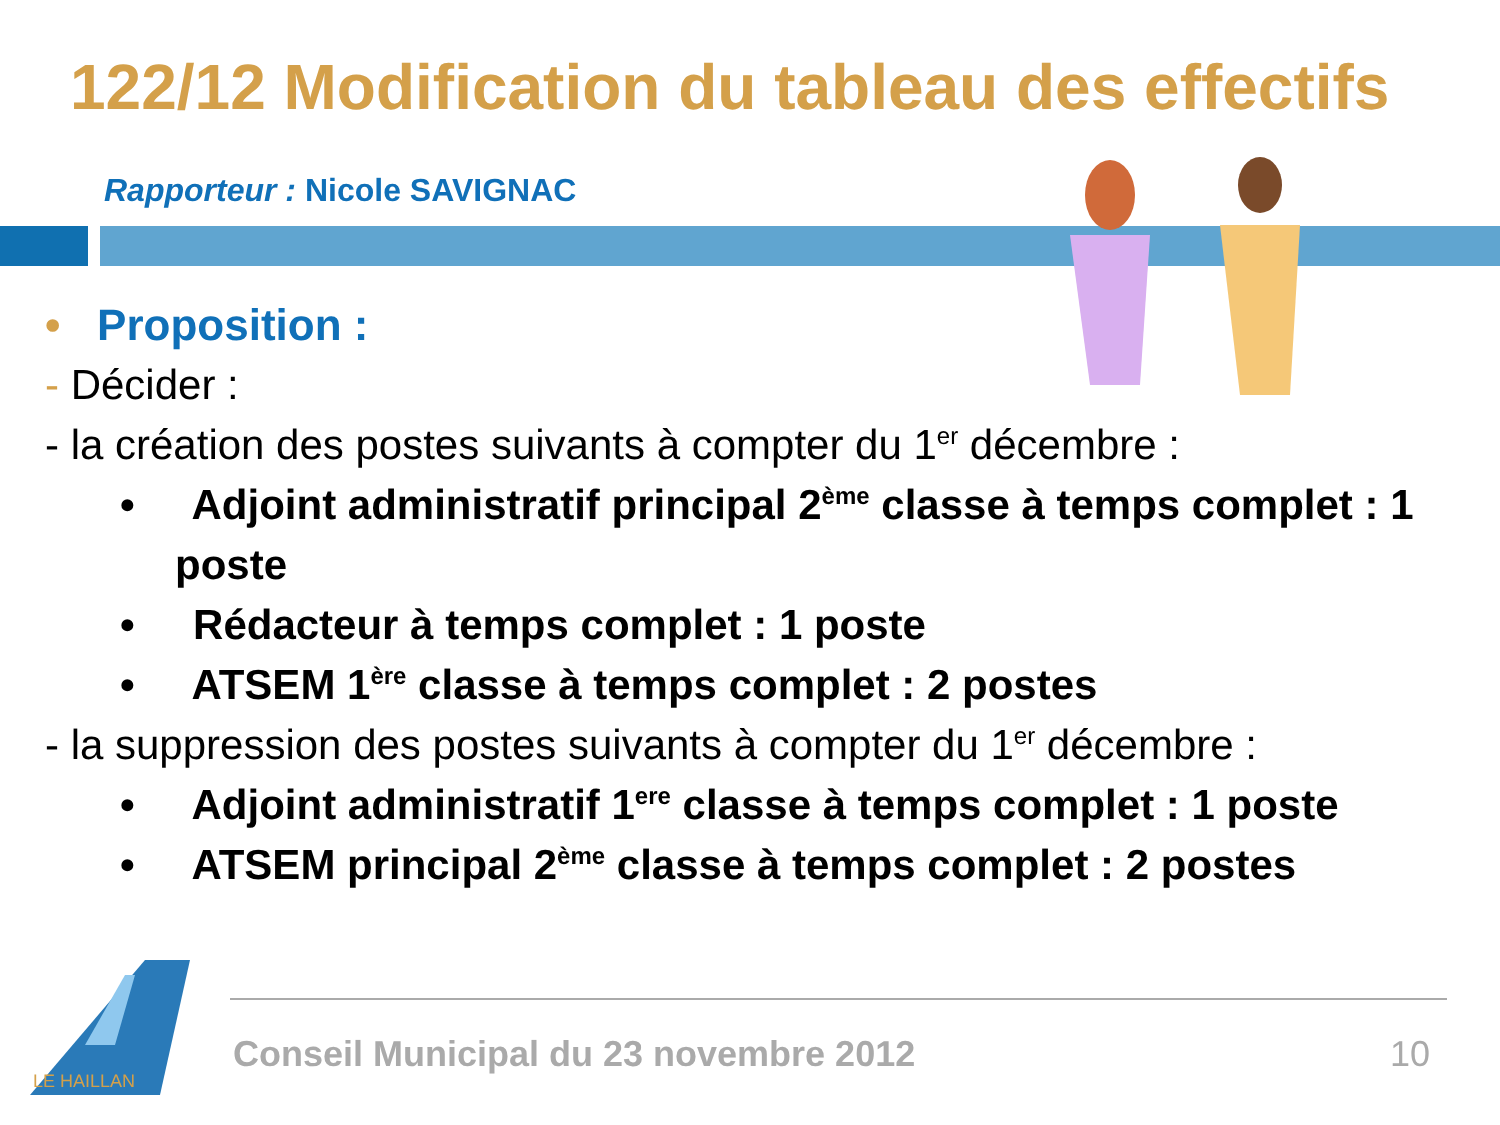122/12 Modification du tableau des effectifs
Rapporteur : Nicole SAVIGNAC
• Proposition :
- Décider :
- la création des postes suivants à compter du 1<sup>er</sup> décembre :
• Adjoint administratif principal 2<sup>ème</sup> classe à temps complet : 1 poste
• Rédacteur à temps complet : 1 poste
• ATSEM 1<sup>ère</sup> classe à temps complet : 2 postes
- la suppression des postes suivants à compter du 1<sup>er</sup> décembre :
• Adjoint administratif 1<sup>ere</sup> classe à temps complet : 1 poste
• ATSEM principal 2<sup>ème</sup> classe à temps complet : 2 postes
LE HAILLAN
Conseil Municipal du 23 novembre 2012
10